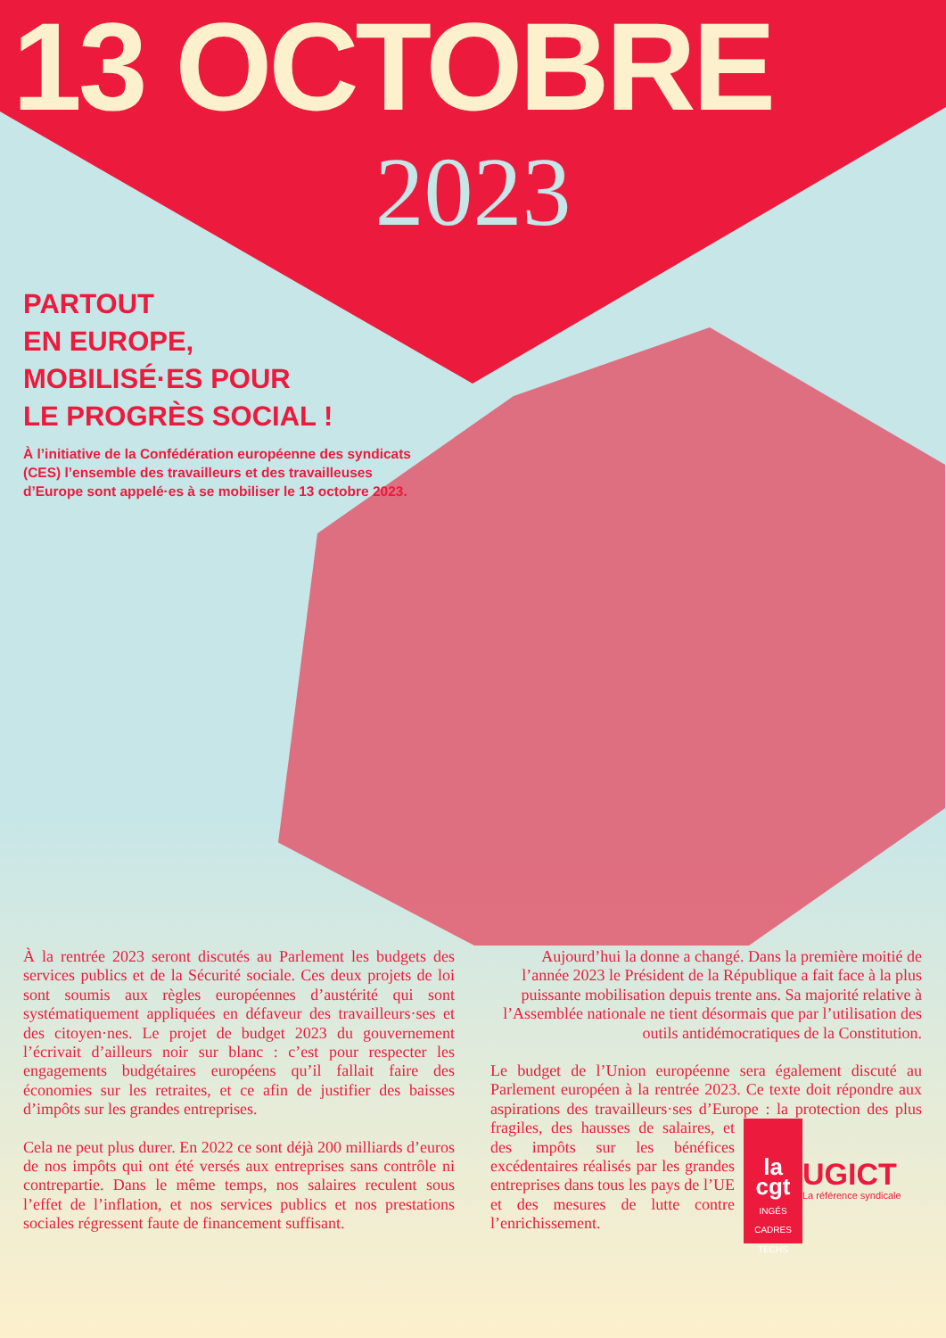13 OCTOBRE
2023
PARTOUT
EN EUROPE,
MOBILISÉ·ES POUR
LE PROGRÈS SOCIAL !
À l’initiative de la Confédération européenne des syndicats (CES) l’ensemble des travailleurs et des travailleuses d’Europe sont appelé·es à se mobiliser le 13 octobre 2023.
À la rentrée 2023 seront discutés au Parlement les budgets des services publics et de la Sécurité sociale. Ces deux projets de loi sont soumis aux règles européennes d’austérité qui sont systématiquement appliquées en défaveur des travailleurs·ses et des citoyen·nes. Le projet de budget 2023 du gouvernement l’écrivait d’ailleurs noir sur blanc : c’est pour respecter les engagements budgétaires européens qu’il fallait faire des économies sur les retraites, et ce afin de justifier des baisses d’impôts sur les grandes entreprises.
Cela ne peut plus durer. En 2022 ce sont déjà 200 milliards d’euros de nos impôts qui ont été versés aux entreprises sans contrôle ni contrepartie. Dans le même temps, nos salaires reculent sous l’effet de l’inflation, et nos services publics et nos prestations sociales régressent faute de financement suffisant.
Aujourd’hui la donne a changé. Dans la première moitié de l’année 2023 le Président de la République a fait face à la plus puissante mobilisation depuis trente ans. Sa majorité relative à l’Assemblée nationale ne tient désormais que par l’utilisation des outils antidémocratiques de la Constitution.
Le budget de l’Union européenne sera également discuté au Parlement européen à la rentrée 2023. Ce texte doit répondre aux aspirations des travailleurs·ses d’Europe : la cgt
INGÉS
CADRES
TECHS
UGICT
La référence syndicale la protection des plus fragiles, des hausses de salaires, et des impôts sur les bénéfices excédentaires réalisés par les grandes entreprises dans tous les pays de l’UE et des mesures de lutte contre l’enrichissement.